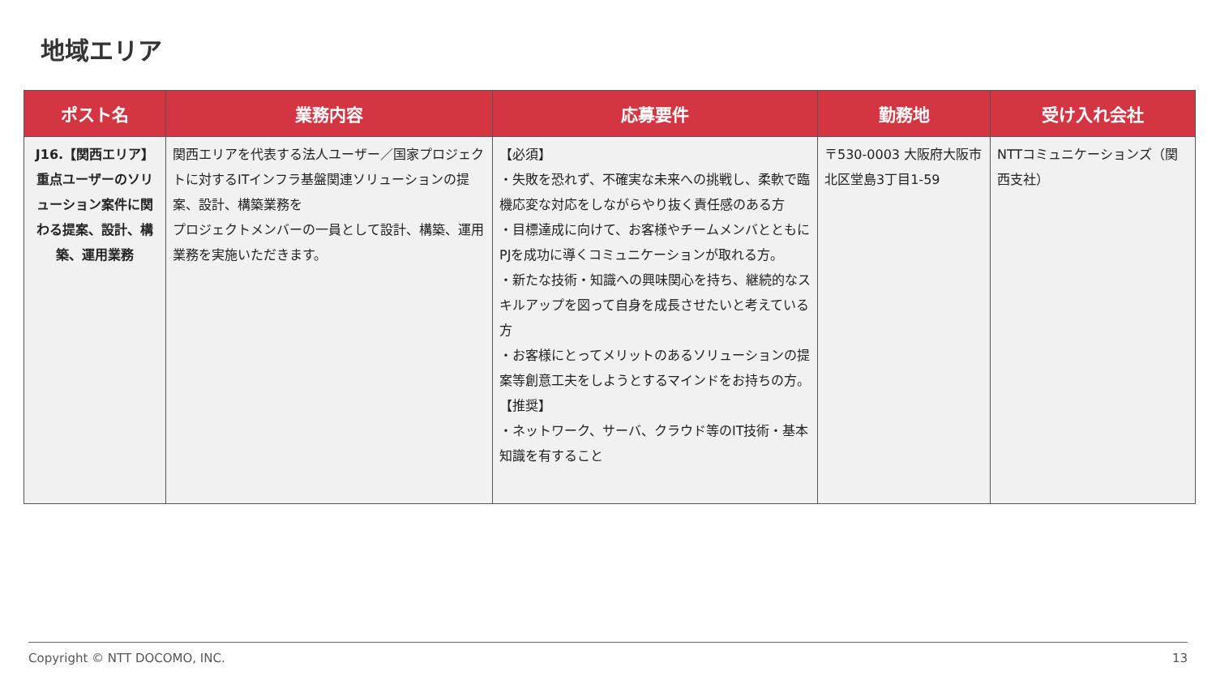地域エリア
| ポスト名 | 業務内容 | 応募要件 | 勤務地 | 受け入れ会社 |
| --- | --- | --- | --- | --- |
| J16.【関西エリア】重点ユーザーのソリューション案件に関わる提案、設計、構築、運用業務 | 関西エリアを代表する法人ユーザー／国家プロジェクトに対するITインフラ基盤関連ソリューションの提案、設計、構築業務を プロジェクトメンバーの一員として設計、構築、運用業務を実施いただきます。 | 【必須】 ・失敗を恐れず、不確実な未来への挑戦し、柔軟で臨機応変な対応をしながらやり抜く責任感のある方 ・目標達成に向けて、お客様やチームメンバとともにPJを成功に導くコミュニケーションが取れる方。 ・新たな技術・知識への興味関心を持ち、継続的なスキルアップを図って自身を成長させたいと考えている方 ・お客様にとってメリットのあるソリューションの提案等創意工夫をしようとするマインドをお持ちの方。 【推奨】 ・ネットワーク、サーバ、クラウド等のIT技術・基本知識を有すること | 〒530-0003 大阪府大阪市北区堂島3丁目1-59 | NTTコミュニケーションズ（関西支社） |
Copyright © NTT DOCOMO, INC. 13